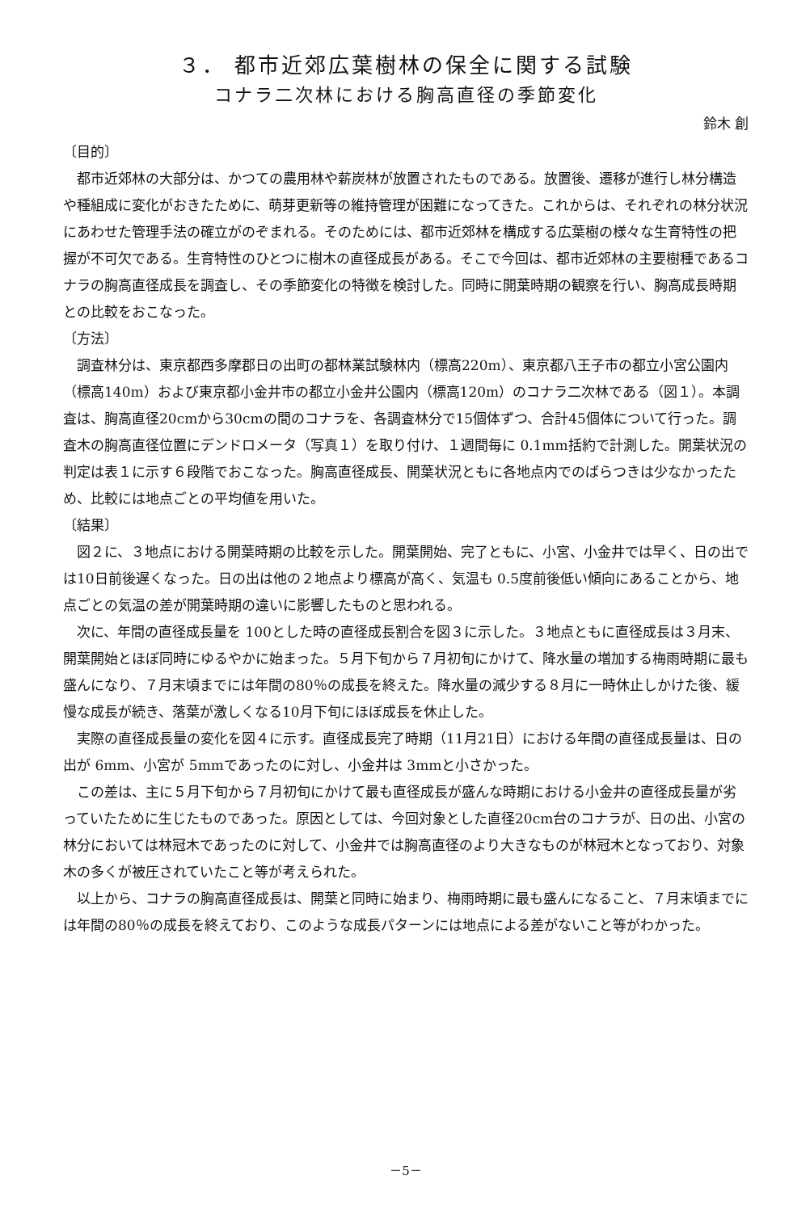３． 都市近郊広葉樹林の保全に関する試験
コナラ二次林における胸高直径の季節変化
鈴木 創
〔目的〕
都市近郊林の大部分は、かつての農用林や薪炭林が放置されたものである。放置後、遷移が進行し林分構造や種組成に変化がおきたために、萌芽更新等の維持管理が困難になってきた。これからは、それぞれの林分状況にあわせた管理手法の確立がのぞまれる。そのためには、都市近郊林を構成する広葉樹の様々な生育特性の把握が不可欠である。生育特性のひとつに樹木の直径成長がある。そこで今回は、都市近郊林の主要樹種であるコナラの胸高直径成長を調査し、その季節変化の特徴を検討した。同時に開葉時期の観察を行い、胸高成長時期との比較をおこなった。
〔方法〕
調査林分は、東京都西多摩郡日の出町の都林業試験林内（標高220m）、東京都八王子市の都立小宮公園内（標高140m）および東京都小金井市の都立小金井公園内（標高120m）のコナラ二次林である（図１）。本調査は、胸高直径20cmから30cmの間のコナラを、各調査林分で15個体ずつ、合計45個体について行った。調査木の胸高直径位置にデンドロメータ（写真１）を取り付け、１週間毎に 0.1mm括約で計測した。開葉状況の判定は表１に示す６段階でおこなった。胸高直径成長、開葉状況ともに各地点内でのばらつきは少なかったため、比較には地点ごとの平均値を用いた。
〔結果〕
図２に、３地点における開葉時期の比較を示した。開葉開始、完了ともに、小宮、小金井では早く、日の出では10日前後遅くなった。日の出は他の２地点より標高が高く、気温も 0.5度前後低い傾向にあることから、地点ごとの気温の差が開葉時期の違いに影響したものと思われる。
次に、年間の直径成長量を 100とした時の直径成長割合を図３に示した。３地点ともに直径成長は３月末、開葉開始とほぼ同時にゆるやかに始まった。５月下旬から７月初旬にかけて、降水量の増加する梅雨時期に最も盛んになり、７月末頃までには年間の80％の成長を終えた。降水量の減少する８月に一時休止しかけた後、緩慢な成長が続き、落葉が激しくなる10月下旬にほぼ成長を休止した。
実際の直径成長量の変化を図４に示す。直径成長完了時期（11月21日）における年間の直径成長量は、日の出が 6mm、小宮が 5mmであったのに対し、小金井は 3mmと小さかった。
この差は、主に５月下旬から７月初旬にかけて最も直径成長が盛んな時期における小金井の直径成長量が劣っていたために生じたものであった。原因としては、今回対象とした直径20cm台のコナラが、日の出、小宮の林分においては林冠木であったのに対して、小金井では胸高直径のより大きなものが林冠木となっており、対象木の多くが被圧されていたこと等が考えられた。
以上から、コナラの胸高直径成長は、開葉と同時に始まり、梅雨時期に最も盛んになること、７月末頃までには年間の80％の成長を終えており、このような成長パターンには地点による差がないこと等がわかった。
－5－